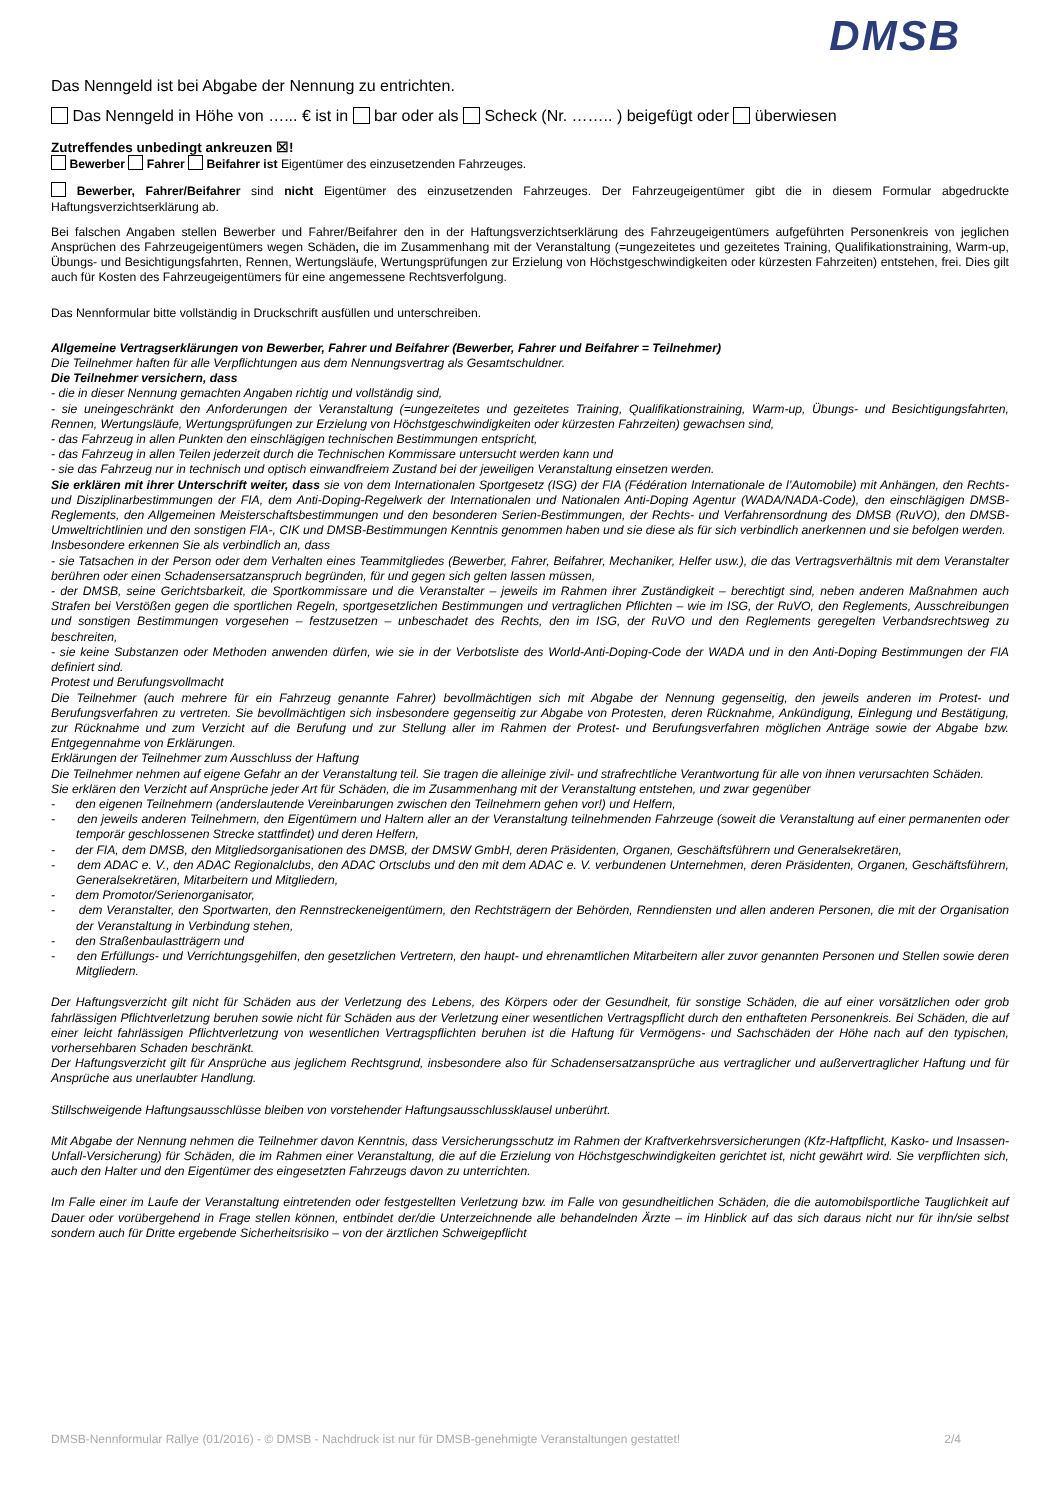DMSB
Das Nenngeld ist bei Abgabe der Nennung zu entrichten.
Das Nenngeld in Höhe von …... € ist in bar oder als Scheck (Nr. …….. ) beigefügt oder überwiesen
Zutreffendes unbedingt ankreuzen ☒!
Bewerber Fahrer Beifahrer ist Eigentümer des einzusetzenden Fahrzeuges.
Bewerber, Fahrer/Beifahrer sind nicht Eigentümer des einzusetzenden Fahrzeuges. Der Fahrzeugeigentümer gibt die in diesem Formular abgedruckte Haftungsverzichtserklärung ab.
Bei falschen Angaben stellen Bewerber und Fahrer/Beifahrer den in der Haftungsverzichtserklärung des Fahrzeugeigentümers aufgeführten Personenkreis von jeglichen Ansprüchen des Fahrzeugeigentümers wegen Schäden, die im Zusammenhang mit der Veranstaltung (=ungezeitetes und gezeitetes Training, Qualifikationstraining, Warm-up, Übungs- und Besichtigungsfahrten, Rennen, Wertungsläufe, Wertungsprüfungen zur Erzielung von Höchstgeschwindigkeiten oder kürzesten Fahrzeiten) entstehen, frei. Dies gilt auch für Kosten des Fahrzeugeigentümers für eine angemessene Rechtsverfolgung.
Das Nennformular bitte vollständig in Druckschrift ausfüllen und unterschreiben.
Allgemeine Vertragserklärungen von Bewerber, Fahrer und Beifahrer (Bewerber, Fahrer und Beifahrer = Teilnehmer)
Die Teilnehmer haften für alle Verpflichtungen aus dem Nennungsvertrag als Gesamtschuldner.
Die Teilnehmer versichern, dass
- die in dieser Nennung gemachten Angaben richtig und vollständig sind,
- sie uneingeschränkt den Anforderungen der Veranstaltung (=ungezeitetes und gezeitetes Training, Qualifikationstraining, Warm-up, Übungs- und Besichtigungsfahrten, Rennen, Wertungsläufe, Wertungsprüfungen zur Erzielung von Höchstgeschwindigkeiten oder kürzesten Fahrzeiten) gewachsen sind,
- das Fahrzeug in allen Punkten den einschlägigen technischen Bestimmungen entspricht,
- das Fahrzeug in allen Teilen jederzeit durch die Technischen Kommissare untersucht werden kann und
- sie das Fahrzeug nur in technisch und optisch einwandfreiem Zustand bei der jeweiligen Veranstaltung einsetzen werden.
Sie erklären mit ihrer Unterschrift weiter, dass sie von dem Internationalen Sportgesetz (ISG) der FIA (Fédération Internationale de l’Automobile) mit Anhängen, den Rechts- und Disziplinarbestimmungen der FIA, dem Anti-Doping-Regelwerk der Internationalen und Nationalen Anti-Doping Agentur (WADA/NADA-Code), den einschlägigen DMSB-Reglements, den Allgemeinen Meisterschaftsbestimmungen und den besonderen Serien-Bestimmungen, der Rechts- und Verfahrensordnung des DMSB (RuVO), den DMSB-Umweltrichtlinien und den sonstigen FIA-, CIK und DMSB-Bestimmungen Kenntnis genommen haben und sie diese als für sich verbindlich anerkennen und sie befolgen werden.
Insbesondere erkennen Sie als verbindlich an, dass
- sie Tatsachen in der Person oder dem Verhalten eines Teammitgliedes (Bewerber, Fahrer, Beifahrer, Mechaniker, Helfer usw.), die das Vertragsverhältnis mit dem Veranstalter berühren oder einen Schadensersatzanspruch begründen, für und gegen sich gelten lassen müssen,
- der DMSB, seine Gerichtsbarkeit, die Sportkommissare und die Veranstalter – jeweils im Rahmen ihrer Zuständigkeit – berechtigt sind, neben anderen Maßnahmen auch Strafen bei Verstößen gegen die sportlichen Regeln, sportgesetzlichen Bestimmungen und vertraglichen Pflichten – wie im ISG, der RuVO, den Reglements, Ausschreibungen und sonstigen Bestimmungen vorgesehen – festzusetzen – unbeschadet des Rechts, den im ISG, der RuVO und den Reglements geregelten Verbandsrechtsweg zu beschreiten,
- sie keine Substanzen oder Methoden anwenden dürfen, wie sie in der Verbotsliste des World-Anti-Doping-Code der WADA und in den Anti-Doping Bestimmungen der FIA definiert sind.
Protest und Berufungsvollmacht
Die Teilnehmer (auch mehrere für ein Fahrzeug genannte Fahrer) bevollmächtigen sich mit Abgabe der Nennung gegenseitig, den jeweils anderen im Protest- und Berufungsverfahren zu vertreten. Sie bevollmächtigen sich insbesondere gegenseitig zur Abgabe von Protesten, deren Rücknahme, Ankündigung, Einlegung und Bestätigung, zur Rücknahme und zum Verzicht auf die Berufung und zur Stellung aller im Rahmen der Protest- und Berufungsverfahren möglichen Anträge sowie der Abgabe bzw. Entgegennahme von Erklärungen.
Erklärungen der Teilnehmer zum Ausschluss der Haftung
Die Teilnehmer nehmen auf eigene Gefahr an der Veranstaltung teil. Sie tragen die alleinige zivil- und strafrechtliche Verantwortung für alle von ihnen verursachten Schäden.
Sie erklären den Verzicht auf Ansprüche jeder Art für Schäden, die im Zusammenhang mit der Veranstaltung entstehen, und zwar gegenüber
- den eigenen Teilnehmern (anderslautende Vereinbarungen zwischen den Teilnehmern gehen vor!) und Helfern,
- den jeweils anderen Teilnehmern, den Eigentümern und Haltern aller an der Veranstaltung teilnehmenden Fahrzeuge (soweit die Veranstaltung auf einer permanenten oder temporär geschlossenen Strecke stattfindet) und deren Helfern,
- der FIA, dem DMSB, den Mitgliedsorganisationen des DMSB, der DMSW GmbH, deren Präsidenten, Organen, Geschäftsführern und Generalsekretären,
- dem ADAC e. V., den ADAC Regionalclubs, den ADAC Ortsclubs und den mit dem ADAC e. V. verbundenen Unternehmen, deren Präsidenten, Organen, Geschäftsführern, Generalsekretären, Mitarbeitern und Mitgliedern,
- dem Promotor/Serienorganisator,
- dem Veranstalter, den Sportwarten, den Rennstreckeneigentümern, den Rechtsträgern der Behörden, Renndiensten und allen anderen Personen, die mit der Organisation der Veranstaltung in Verbindung stehen,
- den Straßenbaulastträgern und
- den Erfüllungs- und Verrichtungsgehilfen, den gesetzlichen Vertretern, den haupt- und ehrenamtlichen Mitarbeitern aller zuvor genannten Personen und Stellen sowie deren Mitgliedern.
Der Haftungsverzicht gilt nicht für Schäden aus der Verletzung des Lebens, des Körpers oder der Gesundheit, für sonstige Schäden, die auf einer vorsätzlichen oder grob fahrlässigen Pflichtverletzung beruhen sowie nicht für Schäden aus der Verletzung einer wesentlichen Vertragspflicht durch den enthafteten Personenkreis. Bei Schäden, die auf einer leicht fahrlässigen Pflichtverletzung von wesentlichen Vertragspflichten beruhen ist die Haftung für Vermögens- und Sachschäden der Höhe nach auf den typischen, vorhersehbaren Schaden beschränkt.
Der Haftungsverzicht gilt für Ansprüche aus jeglichem Rechtsgrund, insbesondere also für Schadensersatzansprüche aus vertraglicher und außervertraglicher Haftung und für Ansprüche aus unerlaubter Handlung.
Stillschweigende Haftungsausschlüsse bleiben von vorstehender Haftungsausschlussklausel unberührt.
Mit Abgabe der Nennung nehmen die Teilnehmer davon Kenntnis, dass Versicherungsschutz im Rahmen der Kraftverkehrsversicherungen (Kfz-Haftpflicht, Kasko- und Insassen-Unfall-Versicherung) für Schäden, die im Rahmen einer Veranstaltung, die auf die Erzielung von Höchstgeschwindigkeiten gerichtet ist, nicht gewährt wird. Sie verpflichten sich, auch den Halter und den Eigentümer des eingesetzten Fahrzeugs davon zu unterrichten.
Im Falle einer im Laufe der Veranstaltung eintretenden oder festgestellten Verletzung bzw. im Falle von gesundheitlichen Schäden, die die automobilsportliche Tauglichkeit auf Dauer oder vorübergehend in Frage stellen können, entbindet der/die Unterzeichnende alle behandelnden Ärzte – im Hinblick auf das sich daraus nicht nur für ihn/sie selbst sondern auch für Dritte ergebende Sicherheitsrisiko – von der ärztlichen Schweigepflicht
DMSB-Nennformular Rallye (01/2016) - © DMSB - Nachdruck ist nur für DMSB-genehmigte Veranstaltungen gestattet! 2/4